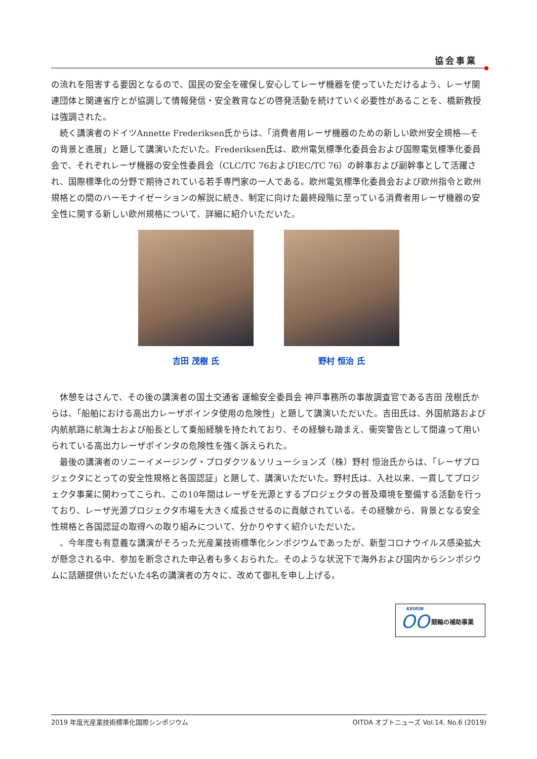協会事業
の流れを阻害する要因となるので、国民の安全を確保し安心してレーザ機器を使っていただけるよう、レーザ関連団体と関連省庁とが協調して情報発信・安全教育などの啓発活動を続けていく必要性があることを、橋新教授は強調された。
続く講演者のドイツAnnette Frederiksen氏からは、「消費者用レーザ機器のための新しい欧州安全規格―その背景と進展」と題して講演いただいた。Frederiksen氏は、欧州電気標準化委員会および国際電気標準化委員会で、それぞれレーザ機器の安全性委員会（CLC/TC 76およびIEC/TC 76）の幹事および副幹事として活躍され、国際標準化の分野で期待されている若手専門家の一人である。欧州電気標準化委員会および欧州指令と欧州規格との間のハーモナイゼーションの解説に続き、制定に向けた最終段階に至っている消費者用レーザ機器の安全性に関する新しい欧州規格について、詳細に紹介いただいた。
吉田 茂樹 氏 野村 恒治 氏
休憩をはさんで、その後の講演者の国土交通省 運輸安全委員会 神戸事務所の事故調査官である吉田 茂樹氏からは、「船舶における高出力レーザポインタ使用の危険性」と題して講演いただいた。吉田氏は、外国航路および内航航路に航海士および船長として乗船経験を持たれており、その経験も踏まえ、衝突警告として間違って用いられている高出力レーザポインタの危険性を強く訴えられた。
最後の講演者のソニーイメージング・プロダクツ＆ソリューションズ（株）野村 恒治氏からは、「レーザプロジェクタにとっての安全性規格と各国認証」と題して、講演いただいた。野村氏は、入社以来、一貫してプロジェクタ事業に関わってこられ、この10年間はレーザを光源とするプロジェクタの普及環境を整備する活動を行っており、レーザ光源プロジェクタ市場を大きく成長させるのに貢献されている。その経験から、背景となる安全性規格と各国認証の取得への取り組みについて、分かりやすく紹介いただいた。
、今年度も有意義な講演がそろった光産業技術標準化シンポジウムであったが、新型コロナウイルス感染拡大が懸念される中、参加を断念された申込者も多くおられた。そのような状況下で海外および国内からシンポジウムに話題提供いただいた4名の講演者の方々に、改めて御礼を申し上げる。
KEIRIN
OO 競輪の補助事業
2019 年度光産業技術標準化国際シンポジウム OITDA オプトニューズ Vol.14, No.6 (2019)